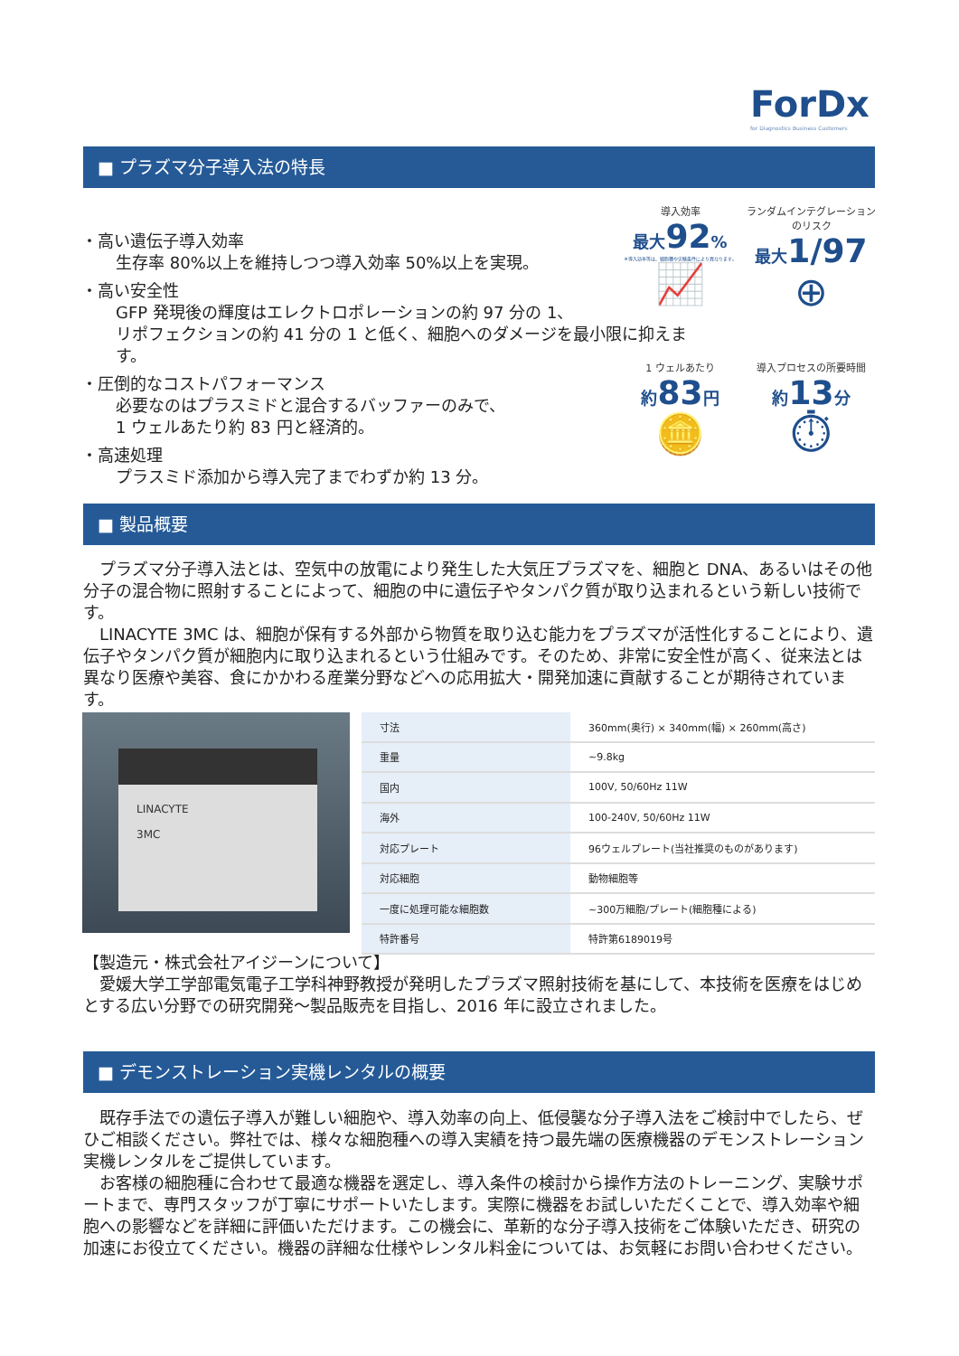ForDx
for Diagnostics Business Customers
■ プラズマ分子導入法の特長
・高い遺伝子導入効率
生存率 80%以上を維持しつつ導入効率 50%以上を実現。
・高い安全性
GFP 発現後の輝度はエレクトロポレーションの約 97 分の 1、
リポフェクションの約 41 分の 1 と低く、細胞へのダメージを最小限に抑えます。
・圧倒的なコストパフォーマンス
必要なのはプラスミドと混合するバッファーのみで、
1 ウェルあたり約 83 円と経済的。
・高速処理
プラスミド添加から導入完了までわずか約 13 分。
導入効率
最大92%
※導入効率等は、細胞種や実験条件により異なります。
📈
ランダムインテグレーションのリスク
最大1/97
⊕
1 ウェルあたり
約83円
🪙
導入プロセスの所要時間
約13分
⏱
■ 製品概要
　プラズマ分子導入法とは、空気中の放電により発生した大気圧プラズマを、細胞と DNA、あるいはその他分子の混合物に照射することによって、細胞の中に遺伝子やタンパク質が取り込まれるという新しい技術です。
　LINACYTE 3MC は、細胞が保有する外部から物質を取り込む能力をプラズマが活性化することにより、遺伝子やタンパク質が細胞内に取り込まれるという仕組みです。そのため、非常に安全性が高く、従来法とは異なり医療や美容、食にかかわる産業分野などへの応用拡大・開発加速に貢献することが期待されています。
LINACYTE
3MC
| 寸法 | 360mm(奥行) × 340mm(幅) × 260mm(高さ) |
| 重量 | ~9.8kg |
| 国内 | 100V, 50/60Hz 11W |
| 海外 | 100-240V, 50/60Hz 11W |
| 対応プレート | 96ウェルプレート(当社推奨のものがあります) |
| 対応細胞 | 動物細胞等 |
| 一度に処理可能な細胞数 | ~300万細胞/プレート(細胞種による) |
| 特許番号 | 特許第6189019号 |
【製造元・株式会社アイジーンについて】
　愛媛大学工学部電気電子工学科神野教授が発明したプラズマ照射技術を基にして、本技術を医療をはじめとする広い分野での研究開発～製品販売を目指し、2016 年に設立されました。
■ デモンストレーション実機レンタルの概要
　既存手法での遺伝子導入が難しい細胞や、導入効率の向上、低侵襲な分子導入法をご検討中でしたら、ぜひご相談ください。弊社では、様々な細胞種への導入実績を持つ最先端の医療機器のデモンストレーション実機レンタルをご提供しています。
　お客様の細胞種に合わせて最適な機器を選定し、導入条件の検討から操作方法のトレーニング、実験サポートまで、専門スタッフが丁寧にサポートいたします。実際に機器をお試しいただくことで、導入効率や細胞への影響などを詳細に評価いただけます。この機会に、革新的な分子導入技術をご体験いただき、研究の加速にお役立てください。機器の詳細な仕様やレンタル料金については、お気軽にお問い合わせください。